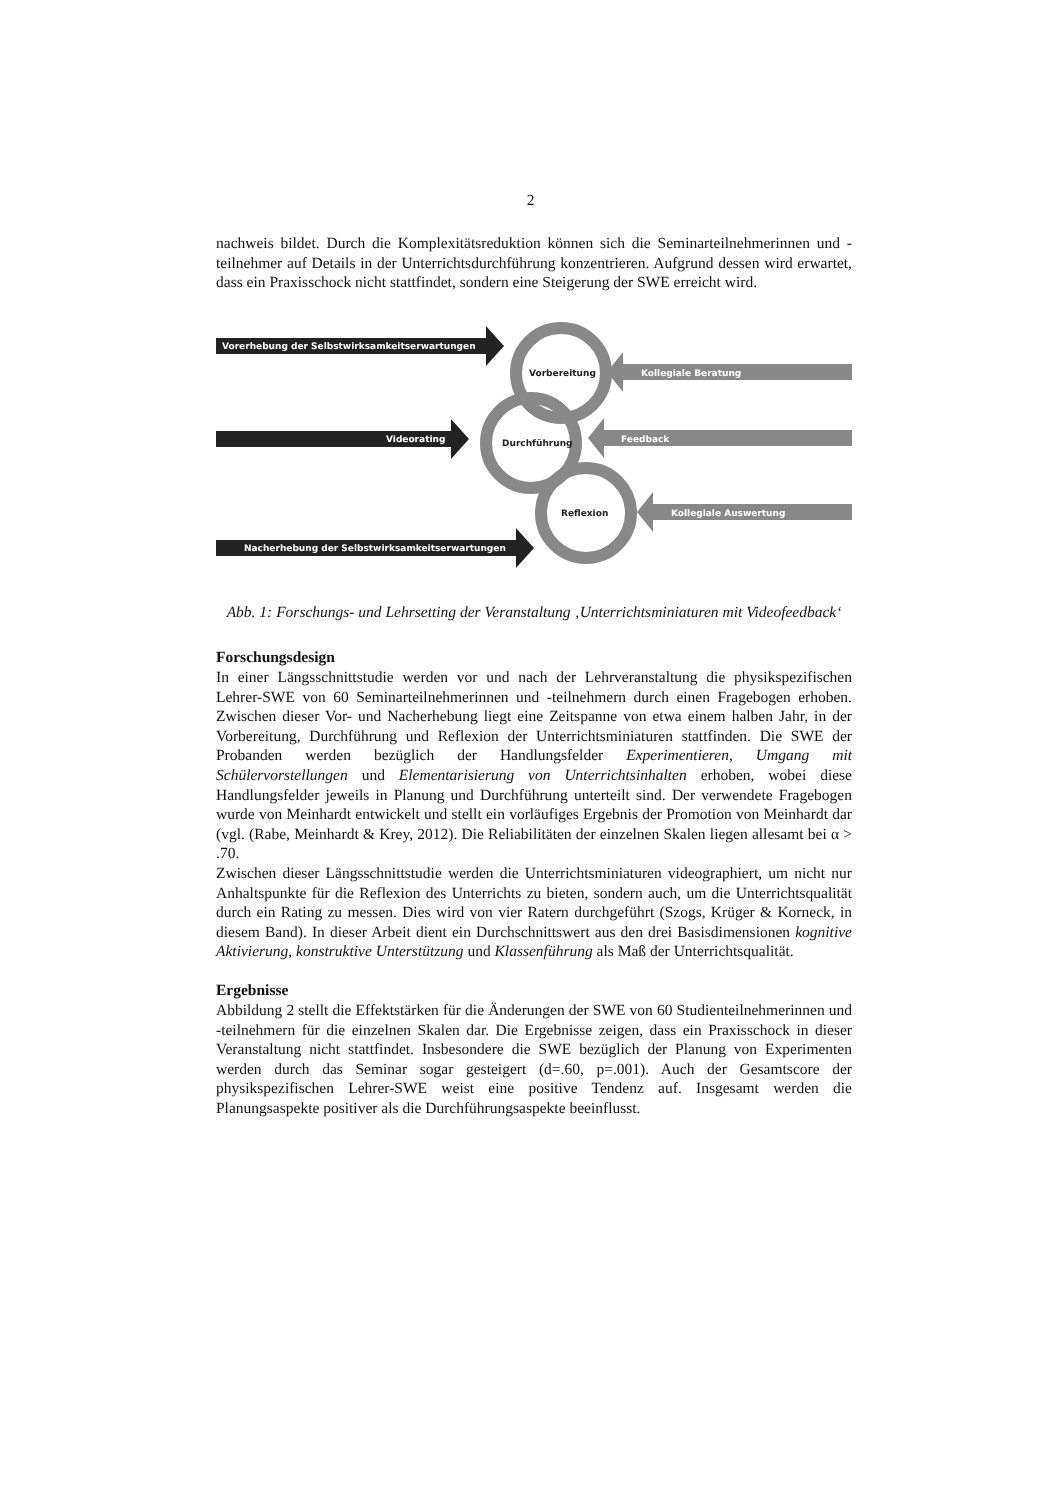2
nachweis bildet. Durch die Komplexitätsreduktion können sich die Seminarteilnehmerinnen und -teilnehmer auf Details in der Unterrichtsdurchführung konzentrieren. Aufgrund dessen wird erwartet, dass ein Praxisschock nicht stattfindet, sondern eine Steigerung der SWE erreicht wird.
Vorerhebung der Selbstwirksamkeitserwartungen
Videorating
Nacherhebung der Selbstwirksamkeitserwartungen
Kollegiale Beratung
Feedback
Kollegiale Auswertung
Vorbereitung
Durchführung
Reflexion
Abb. 1: Forschungs- und Lehrsetting der Veranstaltung ‚Unterrichtsminiaturen mit Videofeedback‘
Forschungsdesign
In einer Längsschnittstudie werden vor und nach der Lehrveranstaltung die physikspezifischen Lehrer-SWE von 60 Seminarteilnehmerinnen und -teilnehmern durch einen Fragebogen erhoben. Zwischen dieser Vor- und Nacherhebung liegt eine Zeitspanne von etwa einem halben Jahr, in der Vorbereitung, Durchführung und Reflexion der Unterrichtsminiaturen stattfinden. Die SWE der Probanden werden bezüglich der Handlungsfelder Experimentieren, Umgang mit Schülervorstellungen und Elementarisierung von Unterrichtsinhalten erhoben, wobei diese Handlungsfelder jeweils in Planung und Durchführung unterteilt sind. Der verwendete Fragebogen wurde von Meinhardt entwickelt und stellt ein vorläufiges Ergebnis der Promotion von Meinhardt dar (vgl. (Rabe, Meinhardt & Krey, 2012). Die Reliabilitäten der einzelnen Skalen liegen allesamt bei α > .70.
Zwischen dieser Längsschnittstudie werden die Unterrichtsminiaturen videographiert, um nicht nur Anhaltspunkte für die Reflexion des Unterrichts zu bieten, sondern auch, um die Unterrichtsqualität durch ein Rating zu messen. Dies wird von vier Ratern durchgeführt (Szogs, Krüger & Korneck, in diesem Band). In dieser Arbeit dient ein Durchschnittswert aus den drei Basisdimensionen kognitive Aktivierung, konstruktive Unterstützung und Klassenführung als Maß der Unterrichtsqualität.
Ergebnisse
Abbildung 2 stellt die Effektstärken für die Änderungen der SWE von 60 Studienteilnehmerinnen und -teilnehmern für die einzelnen Skalen dar. Die Ergebnisse zeigen, dass ein Praxisschock in dieser Veranstaltung nicht stattfindet. Insbesondere die SWE bezüglich der Planung von Experimenten werden durch das Seminar sogar gesteigert (d=.60, p=.001). Auch der Gesamtscore der physikspezifischen Lehrer-SWE weist eine positive Tendenz auf. Insgesamt werden die Planungsaspekte positiver als die Durchführungsaspekte beeinflusst.